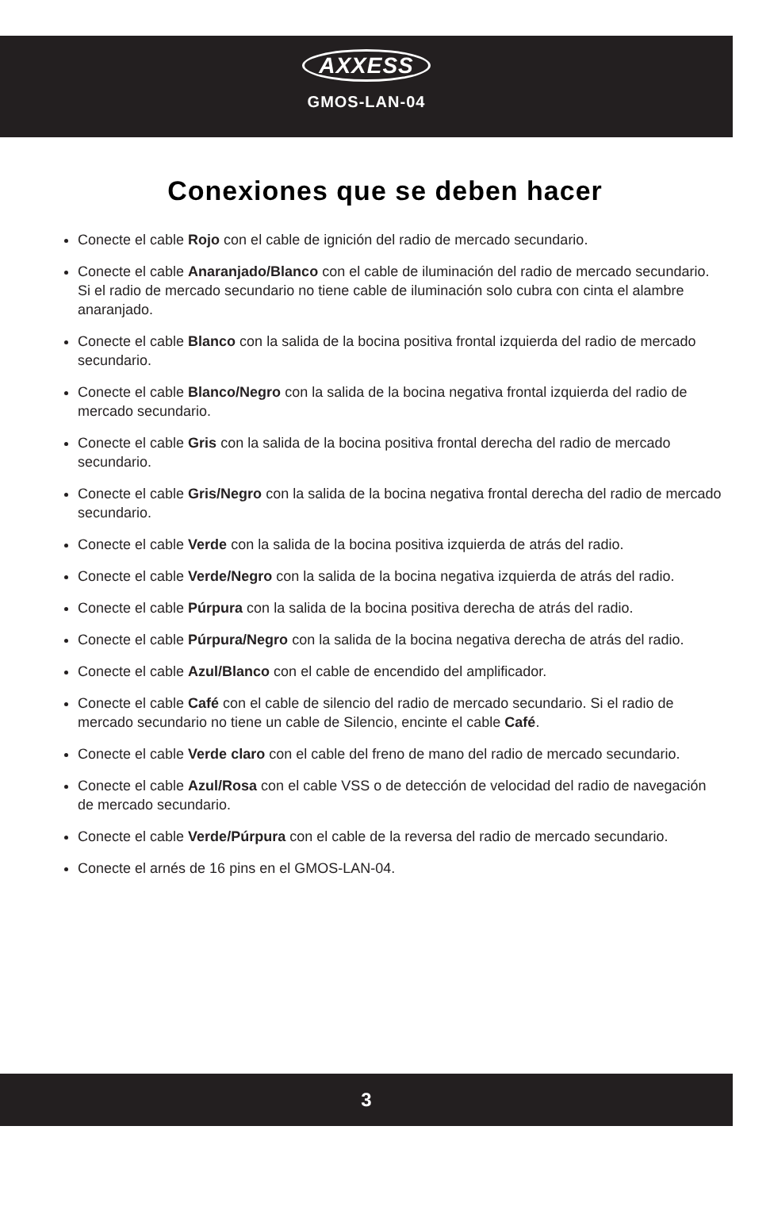AXXESS
GMOS-LAN-04
Conexiones que se deben hacer
Conecte el cable Rojo con el cable de ignición del radio de mercado secundario.
Conecte el cable Anaranjado/Blanco con el cable de iluminación del radio de mercado secundario. Si el radio de mercado secundario no tiene cable de iluminación solo cubra con cinta el alambre anaranjado.
Conecte el cable Blanco con la salida de la bocina positiva frontal izquierda del radio de mercado secundario.
Conecte el cable Blanco/Negro con la salida de la bocina negativa frontal izquierda del radio de mercado secundario.
Conecte el cable Gris con la salida de la bocina positiva frontal derecha del radio de mercado secundario.
Conecte el cable Gris/Negro con la salida de la bocina negativa frontal derecha del radio de mercado secundario.
Conecte el cable Verde con la salida de la bocina positiva izquierda de atrás del radio.
Conecte el cable Verde/Negro con la salida de la bocina negativa izquierda de atrás del radio.
Conecte el cable Púrpura con la salida de la bocina positiva derecha de atrás del radio.
Conecte el cable Púrpura/Negro con la salida de la bocina negativa derecha de atrás del radio.
Conecte el cable Azul/Blanco con el cable de encendido del amplificador.
Conecte el cable Café con el cable de silencio del radio de mercado secundario. Si el radio de mercado secundario no tiene un cable de Silencio, encinte el cable Café.
Conecte el cable Verde claro con el cable del freno de mano del radio de mercado secundario.
Conecte el cable Azul/Rosa con el cable VSS o de detección de velocidad del radio de navegación de mercado secundario.
Conecte el cable Verde/Púrpura con el cable de la reversa del radio de mercado secundario.
Conecte el arnés de 16 pins en el GMOS-LAN-04.
3